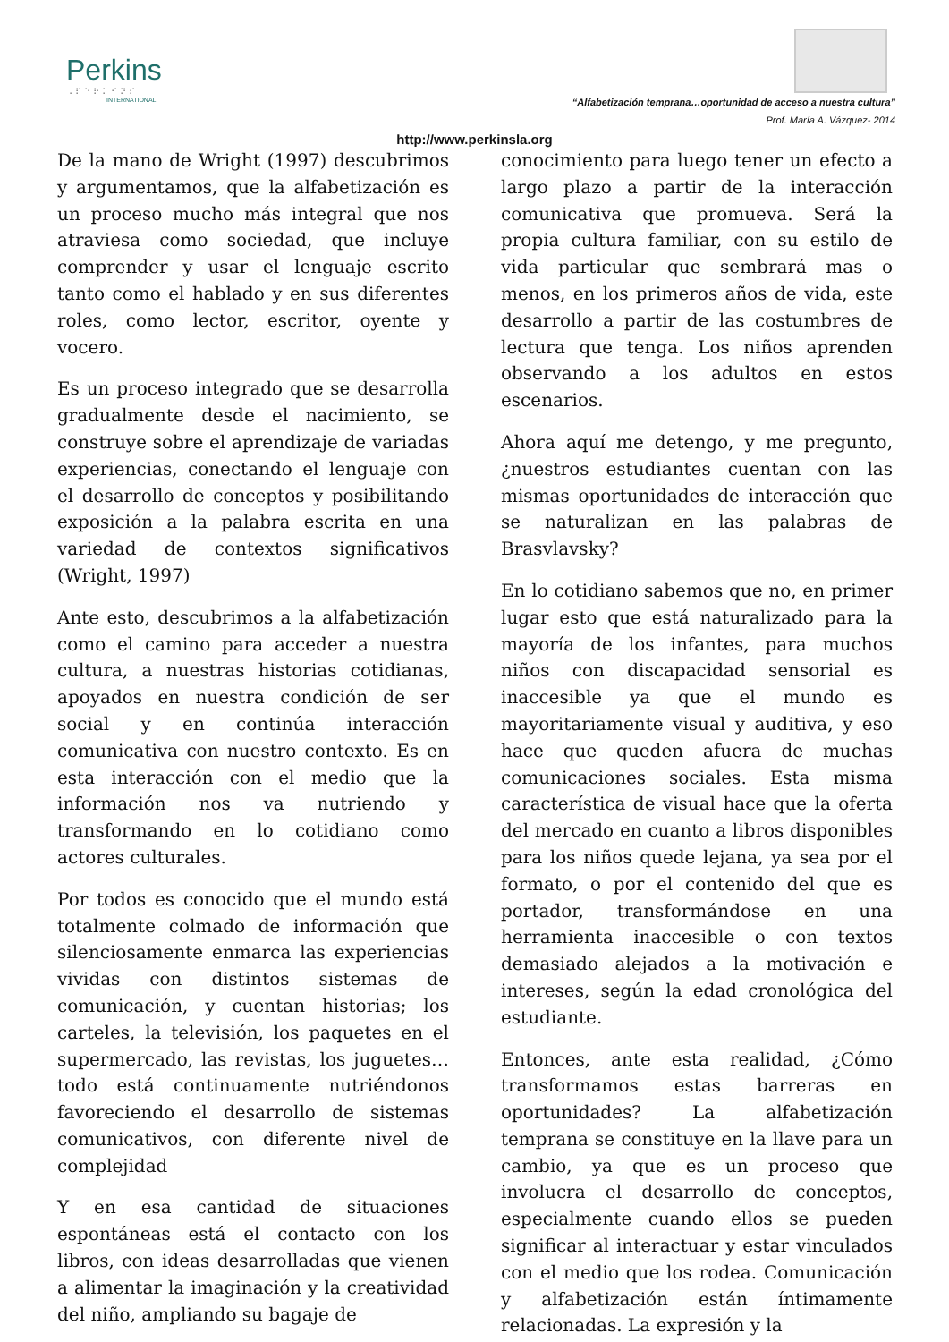Perkins
⠠⠏⠑⠗⠅⠊⠝⠎
INTERNATIONAL
“Alfabetización temprana…oportunidad de acceso a nuestra cultura”
Prof. María A. Vázquez- 2014
http://www.perkinsla.org
De la mano de Wright (1997) descubrimos y argumentamos, que la alfabetización es un proceso mucho más integral que nos atraviesa como sociedad, que incluye comprender y usar el lenguaje escrito tanto como el hablado y en sus diferentes roles, como lector, escritor, oyente y vocero.
Es un proceso integrado que se desarrolla gradualmente desde el nacimiento, se construye sobre el aprendizaje de variadas experiencias, conectando el lenguaje con el desarrollo de conceptos y posibilitando exposición a la palabra escrita en una variedad de contextos significativos (Wright, 1997)
Ante esto, descubrimos a la alfabetización como el camino para acceder a nuestra cultura, a nuestras historias cotidianas, apoyados en nuestra condición de ser social y en continúa interacción comunicativa con nuestro contexto. Es en esta interacción con el medio que la información nos va nutriendo y transformando en lo cotidiano como actores culturales.
Por todos es conocido que el mundo está totalmente colmado de información que silenciosamente enmarca las experiencias vividas con distintos sistemas de comunicación, y cuentan historias; los carteles, la televisión, los paquetes en el supermercado, las revistas, los juguetes…todo está continuamente nutriéndonos favoreciendo el desarrollo de sistemas comunicativos, con diferente nivel de complejidad
Y en esa cantidad de situaciones espontáneas está el contacto con los libros, con ideas desarrolladas que vienen a alimentar la imaginación y la creatividad del niño, ampliando su bagaje de
conocimiento para luego tener un efecto a largo plazo a partir de la interacción comunicativa que promueva. Será la propia cultura familiar, con su estilo de vida particular que sembrará mas o menos, en los primeros años de vida, este desarrollo a partir de las costumbres de lectura que tenga. Los niños aprenden observando a los adultos en estos escenarios.
Ahora aquí me detengo, y me pregunto, ¿nuestros estudiantes cuentan con las mismas oportunidades de interacción que se naturalizan en las palabras de Brasvlavsky?
En lo cotidiano sabemos que no, en primer lugar esto que está naturalizado para la mayoría de los infantes, para muchos niños con discapacidad sensorial es inaccesible ya que el mundo es mayoritariamente visual y auditiva, y eso hace que queden afuera de muchas comunicaciones sociales. Esta misma característica de visual hace que la oferta del mercado en cuanto a libros disponibles para los niños quede lejana, ya sea por el formato, o por el contenido del que es portador, transformándose en una herramienta inaccesible o con textos demasiado alejados a la motivación e intereses, según la edad cronológica del estudiante.
Entonces, ante esta realidad, ¿Cómo transformamos estas barreras en oportunidades? La alfabetización temprana se constituye en la llave para un cambio, ya que es un proceso que involucra el desarrollo de conceptos, especialmente cuando ellos se pueden significar al interactuar y estar vinculados con el medio que los rodea. Comunicación y alfabetización están íntimamente relacionadas. La expresión y la